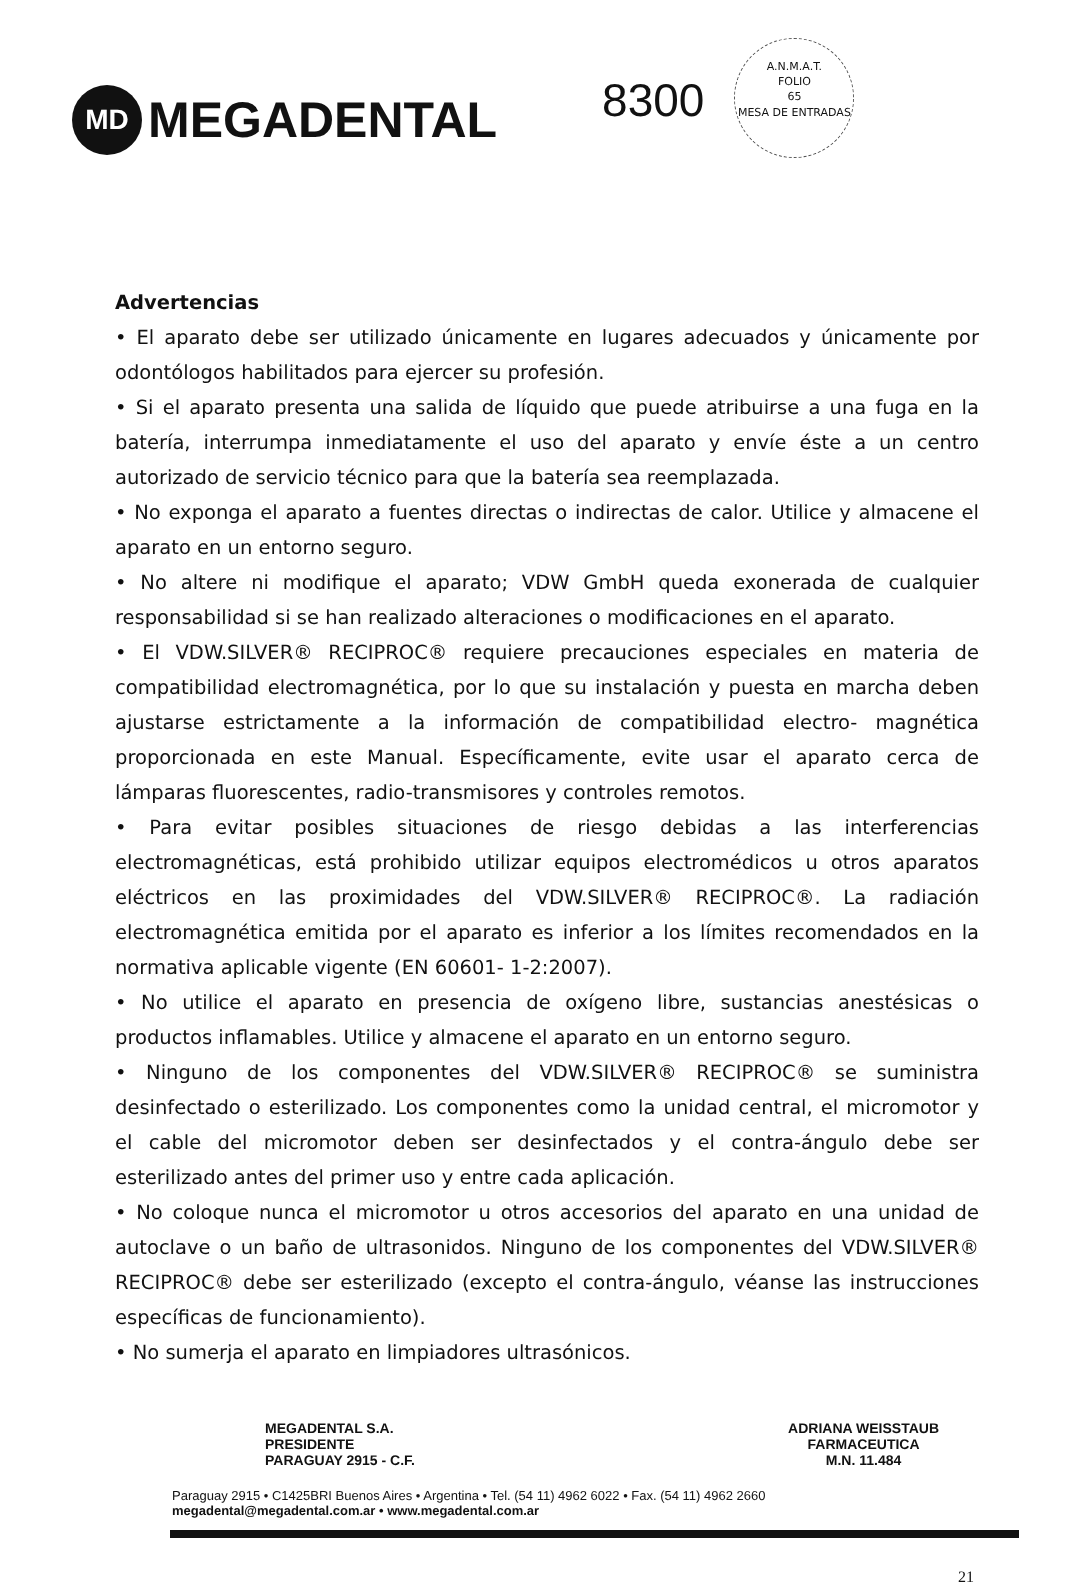MD
MEGADENTAL
8300
A.N.M.A.T.
FOLIO
65
MESA DE ENTRADAS
Advertencias
• El aparato debe ser utilizado únicamente en lugares adecuados y únicamente por odontólogos habilitados para ejercer su profesión.
• Si el aparato presenta una salida de líquido que puede atribuirse a una fuga en la batería, interrumpa inmediatamente el uso del aparato y envíe éste a un centro autorizado de servicio técnico para que la batería sea reemplazada.
• No exponga el aparato a fuentes directas o indirectas de calor. Utilice y almacene el aparato en un entorno seguro.
• No altere ni modifique el aparato; VDW GmbH queda exonerada de cualquier responsabilidad si se han realizado alteraciones o modificaciones en el aparato.
• El VDW.SILVER® RECIPROC® requiere precauciones especiales en materia de compatibilidad electromagnética, por lo que su instalación y puesta en marcha deben ajustarse estrictamente a la información de compatibilidad electro- magnética proporcionada en este Manual. Específicamente, evite usar el aparato cerca de lámparas fluorescentes, radio-transmisores y controles remotos.
• Para evitar posibles situaciones de riesgo debidas a las interferencias electromagnéticas, está prohibido utilizar equipos electromédicos u otros aparatos eléctricos en las proximidades del VDW.SILVER® RECIPROC®. La radiación electromagnética emitida por el aparato es inferior a los límites recomendados en la normativa aplicable vigente (EN 60601- 1-2:2007).
• No utilice el aparato en presencia de oxígeno libre, sustancias anestésicas o productos inflamables. Utilice y almacene el aparato en un entorno seguro.
• Ninguno de los componentes del VDW.SILVER® RECIPROC® se suministra desinfectado o esterilizado. Los componentes como la unidad central, el micromotor y el cable del micromotor deben ser desinfectados y el contra-ángulo debe ser esterilizado antes del primer uso y entre cada aplicación.
• No coloque nunca el micromotor u otros accesorios del aparato en una unidad de autoclave o un baño de ultrasonidos. Ninguno de los componentes del VDW.SILVER® RECIPROC® debe ser esterilizado (excepto el contra-ángulo, véanse las instrucciones específicas de funcionamiento).
• No sumerja el aparato en limpiadores ultrasónicos.
MEGADENTAL S.A.
PRESIDENTE
PARAGUAY 2915 - C.F.
ADRIANA WEISSTAUB
FARMACEUTICA
M.N. 11.484
Paraguay 2915 • C1425BRI Buenos Aires • Argentina • Tel. (54 11) 4962 6022 • Fax. (54 11) 4962 2660
megadental@megadental.com.ar • www.megadental.com.ar
21